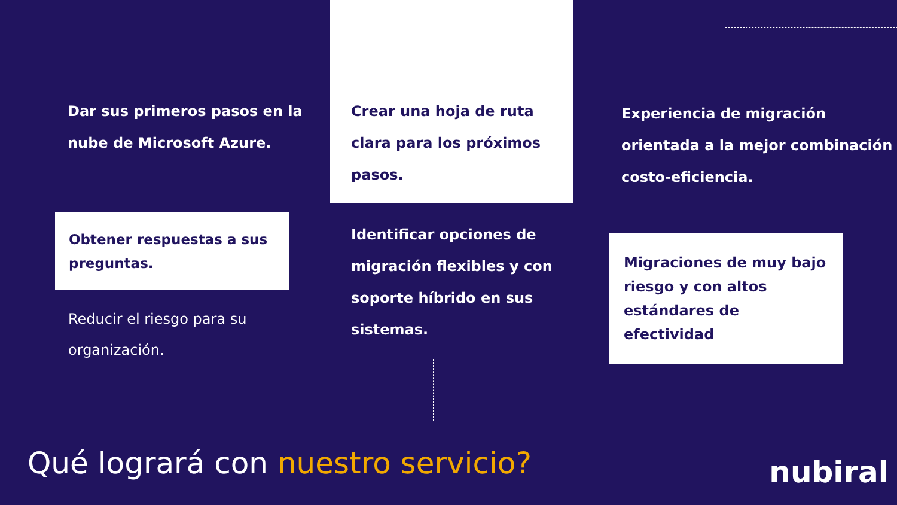Dar sus primeros pasos en la nube de Microsoft Azure.
Obtener respuestas a sus preguntas.
Reducir el riesgo para su organización.
Crear una hoja de ruta clara para los próximos pasos.
Identificar opciones de migración flexibles y con soporte híbrido en sus sistemas.
Experiencia de migración orientada a la mejor combinación costo-eficiencia.
Migraciones de muy bajo riesgo y con altos estándares de efectividad
Qué logrará con nuestro servicio?
nubiral